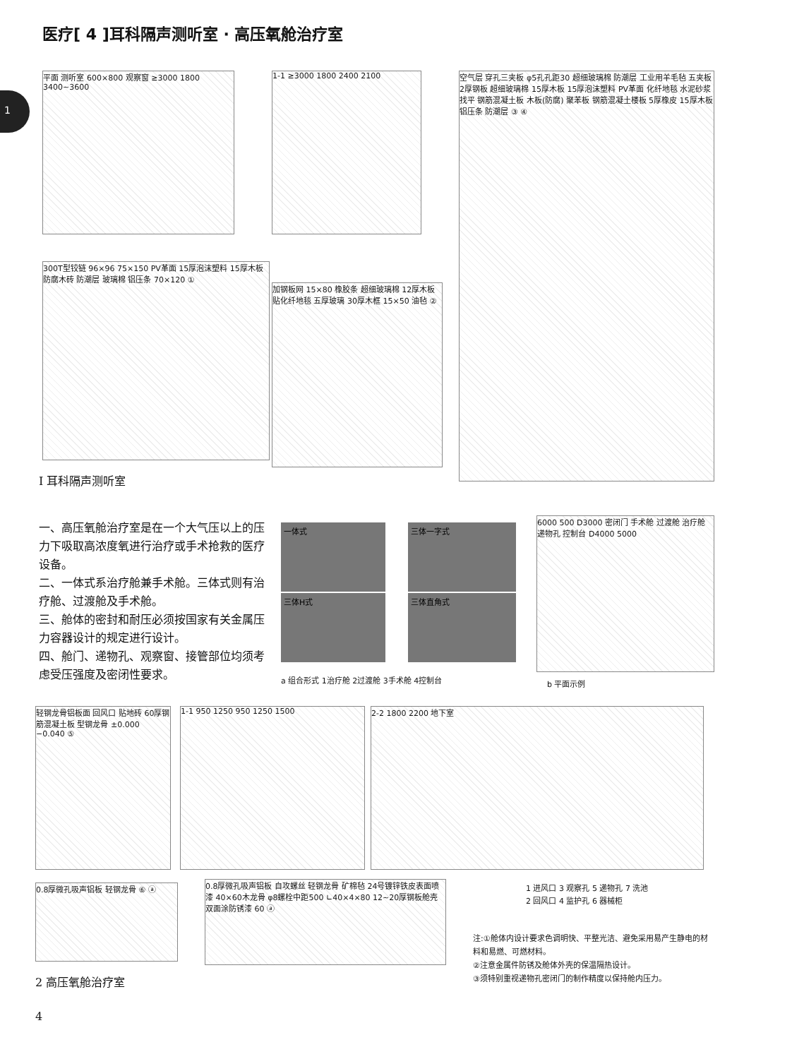医疗[ 4 ]耳科隔声测听室 · 高压氧舱治疗室
1
平面 测听室 600×800 观察窗 ≥3000 1800 3400~3600
1-1 ≥3000 1800 2400 2100
空气层 穿孔三夹板 φ5孔孔距30 超细玻璃棉 防潮层 工业用羊毛毡 五夹板 2厚钢板 超细玻璃棉 15厚木板 15厚泡沫塑料 PV革面 化纤地毯 水泥砂浆找平 钢筋混凝土板 木板(防腐) 聚苯板 钢筋混凝土楼板 5厚橡皮 15厚木板 铝压条 防潮层 ③ ④
300T型铰链 96×96 75×150 PV革面 15厚泡沫塑料 15厚木板 防腐木砖 防潮层 玻璃棉 铝压条 70×120 ①
加钢板网 15×80 橡胶条 超细玻璃棉 12厚木板 贴化纤地毯 五厚玻璃 30厚木框 15×50 油毡 ②
Ⅰ 耳科隔声测听室
一、高压氧舱治疗室是在一个大气压以上的压力下吸取高浓度氧进行治疗或手术抢救的医疗设备。
二、一体式系治疗舱兼手术舱。三体式则有治疗舱、过渡舱及手术舱。
三、舱体的密封和耐压必须按国家有关金属压力容器设计的规定进行设计。
四、舱门、递物孔、观察窗、接管部位均须考虑受压强度及密闭性要求。
一体式 三体一字式
三体H式 三体直角式
a 组合形式 1治疗舱 2过渡舱 3手术舱 4控制台
6000 500 D3000 密闭门 手术舱 过渡舱 治疗舱 递物孔 控制台 D4000 5000
b 平面示例
轻钢龙骨铝板面 回风口 贴地砖 60厚钢筋混凝土板 型钢龙骨 ±0.000 −0.040 ⑤
1-1 950 1250 950 1250 1500 2-2 1800 2200 地下室
0.8厚微孔吸声铝板 轻钢龙骨 ⑥ ⓐ
0.8厚微孔吸声铝板 自攻螺丝 轻钢龙骨 矿棉毡 24号镀锌铁皮表面喷漆 40×60木龙骨 φ8螺栓中距500 ∟40×4×80 12~20厚钢板舱壳双面涂防锈漆 60 ⓐ
1 进风口 3 观察孔 5 递物孔 7 洗池
2 回风口 4 监护孔 6 器械柜
注:①舱体内设计要求色调明快、平整光洁、避免采用易产生静电的材料和易燃、可燃材料。
②注意金属件防锈及舱体外壳的保温隔热设计。
③须特别重视递物孔密闭门的制作精度以保持舱内压力。
2 高压氧舱治疗室
4